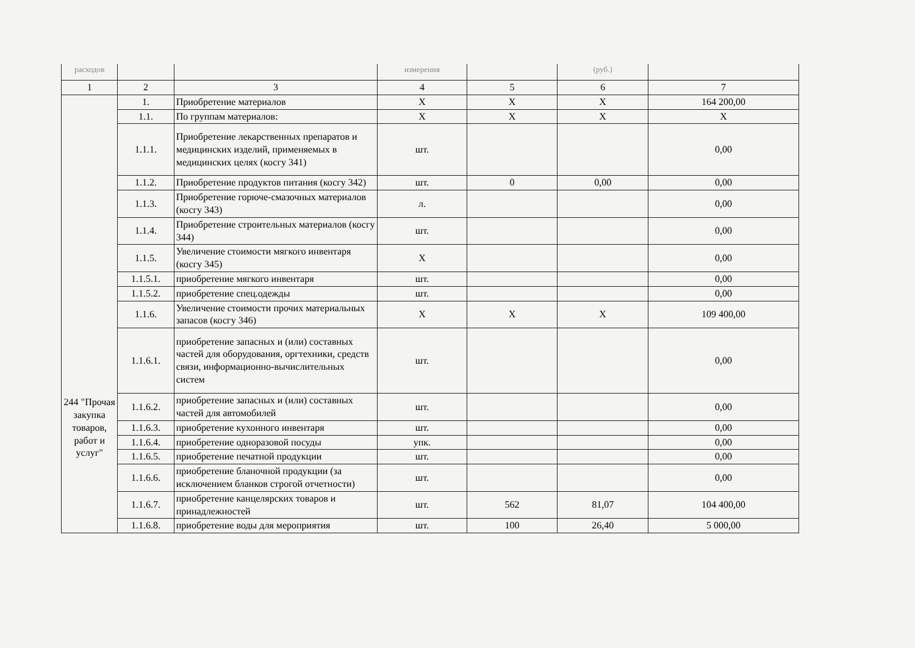| расходов | | | измерения | | (руб.) | |
| 1 | 2 | 3 | 4 | 5 | 6 | 7 |
| 244 "Прочая закупка товаров, работ и услуг" | 1. | Приобретение материалов | X | X | X | 164 200,00 |
| | 1.1. | По группам материалов: | X | X | X | X |
| | 1.1.1. | Приобретение лекарственных препаратов и медицинских изделий, применяемых в медицинских целях (косгу 341) | шт. | | | 0,00 |
| | 1.1.2. | Приобретение продуктов питания (косгу 342) | шт. | 0 | 0,00 | 0,00 |
| | 1.1.3. | Приобретение горюче-смазочных материалов (косгу 343) | л. | | | 0,00 |
| | 1.1.4. | Приобретение строительных материалов (косгу 344) | шт. | | | 0,00 |
| | 1.1.5. | Увеличение стоимости мягкого инвентаря (косгу 345) | X | | | 0,00 |
| | 1.1.5.1. | приобретение мягкого инвентаря | шт. | | | 0,00 |
| | 1.1.5.2. | приобретение спец.одежды | шт. | | | 0,00 |
| | 1.1.6. | Увеличение стоимости прочих материальных запасов (косгу 346) | X | X | X | 109 400,00 |
| | 1.1.6.1. | приобретение запасных и (или) составных частей для оборудования, оргтехники, средств связи, информационно-вычислительных систем | шт. | | | 0,00 |
| | 1.1.6.2. | приобретение запасных и (или) составных частей для автомобилей | шт. | | | 0,00 |
| | 1.1.6.3. | приобретение кухонного инвентаря | шт. | | | 0,00 |
| | 1.1.6.4. | приобретение одноразовой посуды | упк. | | | 0,00 |
| | 1.1.6.5. | приобретение печатной продукции | шт. | | | 0,00 |
| | 1.1.6.6. | приобретение бланочной продукции (за исключением бланков строгой отчетности) | шт. | | | 0,00 |
| | 1.1.6.7. | приобретение канцелярских товаров и принадлежностей | шт. | 562 | 81,07 | 104 400,00 |
| | 1.1.6.8. | приобретение воды для мероприятия | шт. | 100 | 26,40 | 5 000,00 |